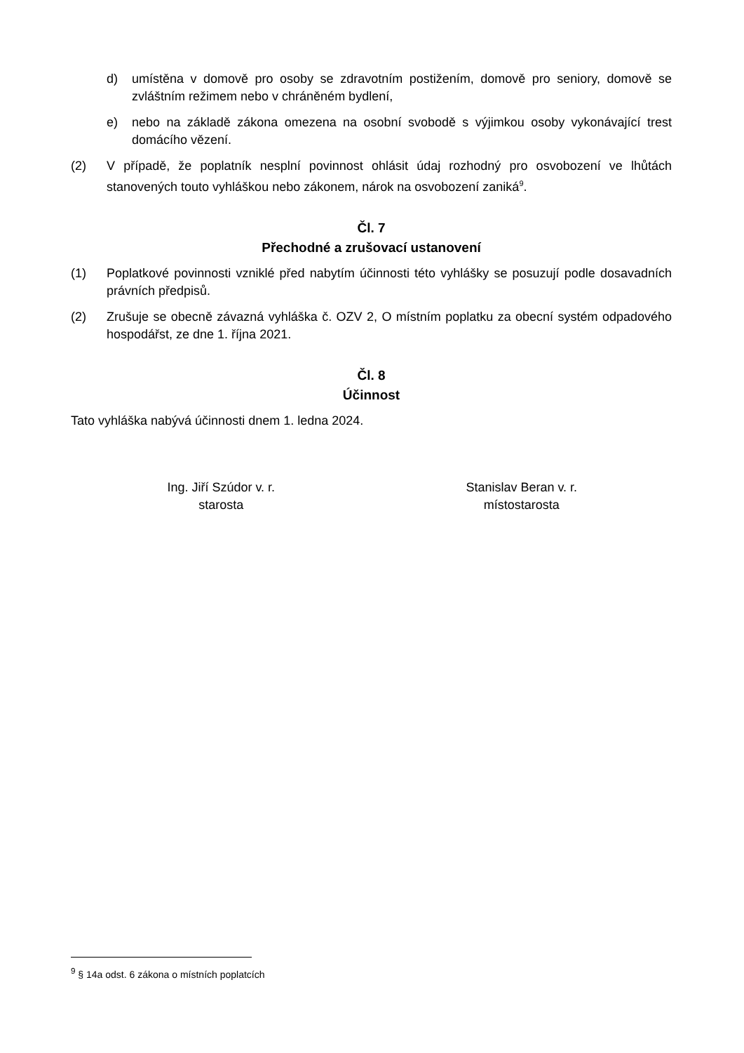d) umístěna v domově pro osoby se zdravotním postižením, domově pro seniory, domově se zvláštním režimem nebo v chráněném bydlení,
e) nebo na základě zákona omezena na osobní svobodě s výjimkou osoby vykonávající trest domácího vězení.
(2) V případě, že poplatník nesplní povinnost ohlásit údaj rozhodný pro osvobození ve lhůtách stanovených touto vyhláškou nebo zákonem, nárok na osvobození zaniká<sup>9</sup>.
Čl. 7
Přechodné a zrušovací ustanovení
(1) Poplatkové povinnosti vzniklé před nabytím účinnosti této vyhlášky se posuzují podle dosavadních právních předpisů.
(2) Zrušuje se obecně závazná vyhláška č. OZV 2, O místním poplatku za obecní systém odpadového hospodářst, ze dne 1. října 2021.
Čl. 8
Účinnost
Tato vyhláška nabývá účinnosti dnem 1. ledna 2024.
Ing. Jiří Szúdor v. r.
starosta
Stanislav Beran v. r.
místostarosta
<sup>9</sup> § 14a odst. 6 zákona o místních poplatcích